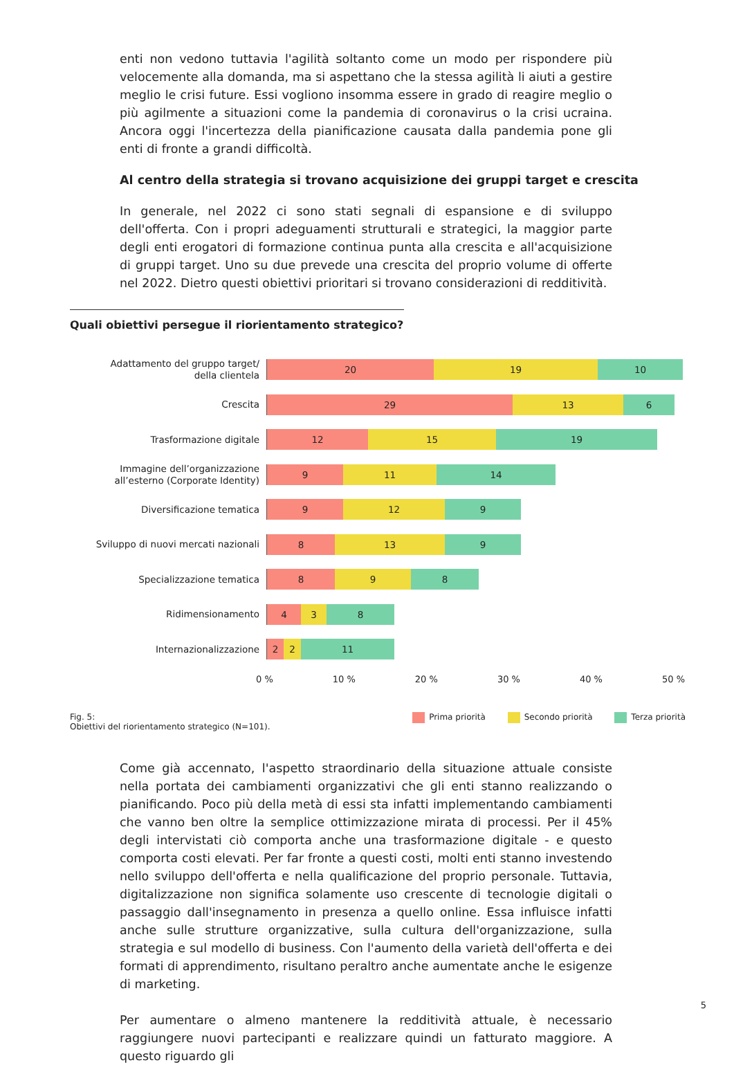enti non vedono tuttavia l'agilità soltanto come un modo per rispondere più velocemente alla domanda, ma si aspettano che la stessa agilità li aiuti a gestire meglio le crisi future. Essi vogliono insomma essere in grado di reagire meglio o più agilmente a situazioni come la pandemia di coronavirus o la crisi ucraina. Ancora oggi l'incertezza della pianificazione causata dalla pandemia pone gli enti di fronte a grandi difficoltà.
Al centro della strategia si trovano acquisizione dei gruppi target e crescita
In generale, nel 2022 ci sono stati segnali di espansione e di sviluppo dell'offerta. Con i propri adeguamenti strutturali e strategici, la maggior parte degli enti erogatori di formazione continua punta alla crescita e all'acquisizione di gruppi target. Uno su due prevede una crescita del proprio volume di offerte nel 2022. Dietro questi obiettivi prioritari si trovano considerazioni di redditività.
Quali obiettivi persegue il riorientamento strategico?
Adattamento del gruppo target/
della clientela
20 19 10
Crescita
29 13 6
Trasformazione digitale
12 15 19
Immagine dell’organizzazione
all’esterno (Corporate Identity)
9 11 14
Diversificazione tematica
9 12 9
Sviluppo di nuovi mercati nazionali
8 13 9
Specializzazione tematica
8 9 8
Ridimensionamento
4 3 8
Internazionalizzazione
2 2 11
0 % 10 % 20 % 30 % 40 % 50 %
Fig. 5:
Obiettivi del riorientamento strategico (N=101).
Prima priorità Secondo priorità Terza priorità
Come già accennato, l'aspetto straordinario della situazione attuale consiste nella portata dei cambiamenti organizzativi che gli enti stanno realizzando o pianificando. Poco più della metà di essi sta infatti implementando cambiamenti che vanno ben oltre la semplice ottimizzazione mirata di processi. Per il 45% degli intervistati ciò comporta anche una trasformazione digitale - e questo comporta costi elevati. Per far fronte a questi costi, molti enti stanno investendo nello sviluppo dell'offerta e nella qualificazione del proprio personale. Tuttavia, digitalizzazione non significa solamente uso crescente di tecnologie digitali o passaggio dall'insegnamento in presenza a quello online. Essa influisce infatti anche sulle strutture organizzative, sulla cultura dell'organizzazione, sulla strategia e sul modello di business. Con l'aumento della varietà dell'offerta e dei formati di apprendimento, risultano peraltro anche aumentate anche le esigenze di marketing.
Per aumentare o almeno mantenere la redditività attuale, è necessario raggiungere nuovi partecipanti e realizzare quindi un fatturato maggiore. A questo riguardo gli
5